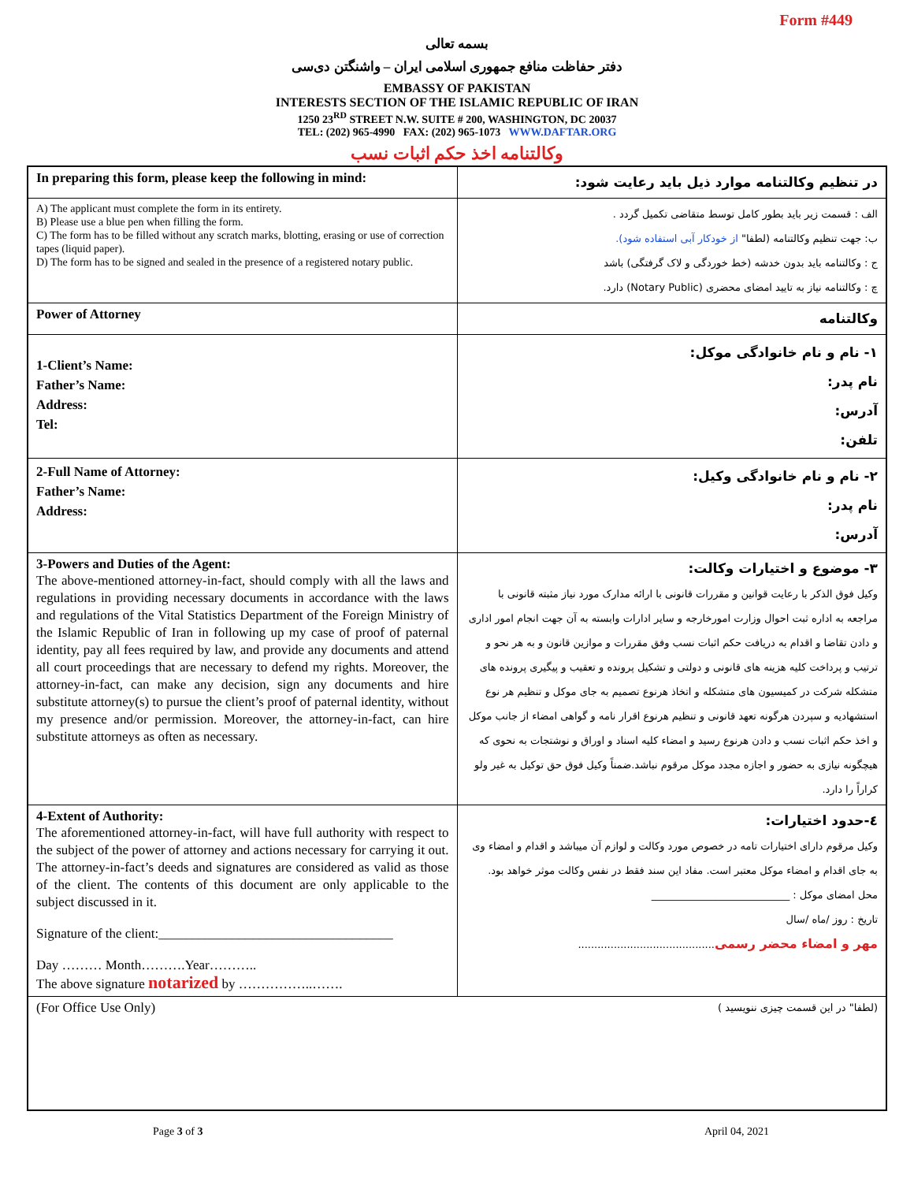Form #449
بسمه تعالی
دفتر حفاظت منافع جمهوری اسلامی ایران – واشنگتن دی‌سی
EMBASSY OF PAKISTAN
INTERESTS SECTION OF THE ISLAMIC REPUBLIC OF IRAN
1250 23<sup>RD</sup> STREET N.W. SUITE # 200, WASHINGTON, DC 20037
TEL: (202) 965-4990 FAX: (202) 965-1073 WWW.DAFTAR.ORG
وکالتنامه اخذ حکم اثبات نسب
| In preparing this form, please keep the following in mind: | در تنظیم وکالتنامه موارد ذیل باید رعایت شود: |
| A) The applicant must complete the form in its entirety. B) Please use a blue pen when filling the form. C) The form has to be filled without any scratch marks, blotting, erasing or use of correction tapes (liquid paper). D) The form has to be signed and sealed in the presence of a registered notary public. | الف : قسمت زیر باید بطور کامل توسط متقاضی تکمیل گردد . ب: جهت تنظیم وکالتنامه (لطفا" از خودکار آبی استفاده شود). ج : وکالتنامه باید بدون خدشه (خط خوردگی و لاک گرفتگی) باشد چ : وکالتنامه نیاز به تایید امضای محضری (Notary Public) دارد. |
| Power of Attorney | وکالتنامه |
| 1-Client’s Name: Father’s Name: Address: Tel: | ۱- نام و نام خانوادگی موکل: نام پدر: آدرس: تلفن: |
| 2-Full Name of Attorney: Father’s Name: Address: | ۲- نام و نام خانوادگی وکیل: نام پدر: آدرس: |
| 3-Powers and Duties of the Agent: The above-mentioned attorney-in-fact, should comply with all the laws and regulations in providing necessary documents in accordance with the laws and regulations of the Vital Statistics Department of the Foreign Ministry of the Islamic Republic of Iran in following up my case of proof of paternal identity, pay all fees required by law, and provide any documents and attend all court proceedings that are necessary to defend my rights. Moreover, the attorney-in-fact, can make any decision, sign any documents and hire substitute attorney(s) to pursue the client’s proof of paternal identity, without my presence and/or permission. Moreover, the attorney-in-fact, can hire substitute attorneys as often as necessary. | ۳- موضوع و اختیارات وکالت: وکیل فوق الذکر با رعایت قوانین و مقررات قانونی با ارائه مدارک مورد نیاز مثبته قانونی با مراجعه به اداره ثبت احوال وزارت امورخارجه و سایر ادارات وابسته به آن جهت انجام امور اداری و دادن تقاضا و اقدام به دریافت حکم اثبات نسب وفق مقررات و موازین قانون و به هر نحو و ترتیب و پرداخت کلیه هزینه های قانونی و دولتی و تشکیل پرونده و تعقیب و پیگیری پرونده های متشکله شرکت در کمیسیون های متشکله و اتخاذ هرنوع تصمیم به جای موکل و تنظیم هر نوع استشهادیه و سپردن هرگونه تعهد قانونی و تنظیم هرنوع اقرار نامه و گواهی امضاء از جانب موکل و اخذ حکم اثبات نسب و دادن هرنوع رسید و امضاء کلیه اسناد و اوراق و نوشتجات به نحوی که هیچگونه نیازی به حضور و اجازه مجدد موکل مرقوم نباشد.ضمناً وکیل فوق حق توکیل به غیر ولو کراراً را دارد. |
| 4-Extent of Authority: The aforementioned attorney-in-fact, will have full authority with respect to the subject of the power of attorney and actions necessary for carrying it out. The attorney-in-fact’s deeds and signatures are considered as valid as those of the client. The contents of this document are only applicable to the subject discussed in it. Signature of the client:___________________________________ Day ……… Month……….Year……….. The above signature notarized by ……………..……. | ٤-حدود اختیارات: وکیل مرقوم دارای اختیارات تامه در خصوص مورد وکالت و لوازم آن میباشد و اقدام و امضاء وی به جای اقدام و امضاء موکل معتبر است. مفاد این سند فقط در نفس وکالت موثر خواهد بود. محل امضای موکل : ___________________________ تاریخ : روز /ماه /سال مهر و امضاء محضر رسمی .......................................... |
| (For Office Use Only) | (لطفا" در این قسمت چیزی ننویسید ) |
Page 3 of 3 April 04, 2021